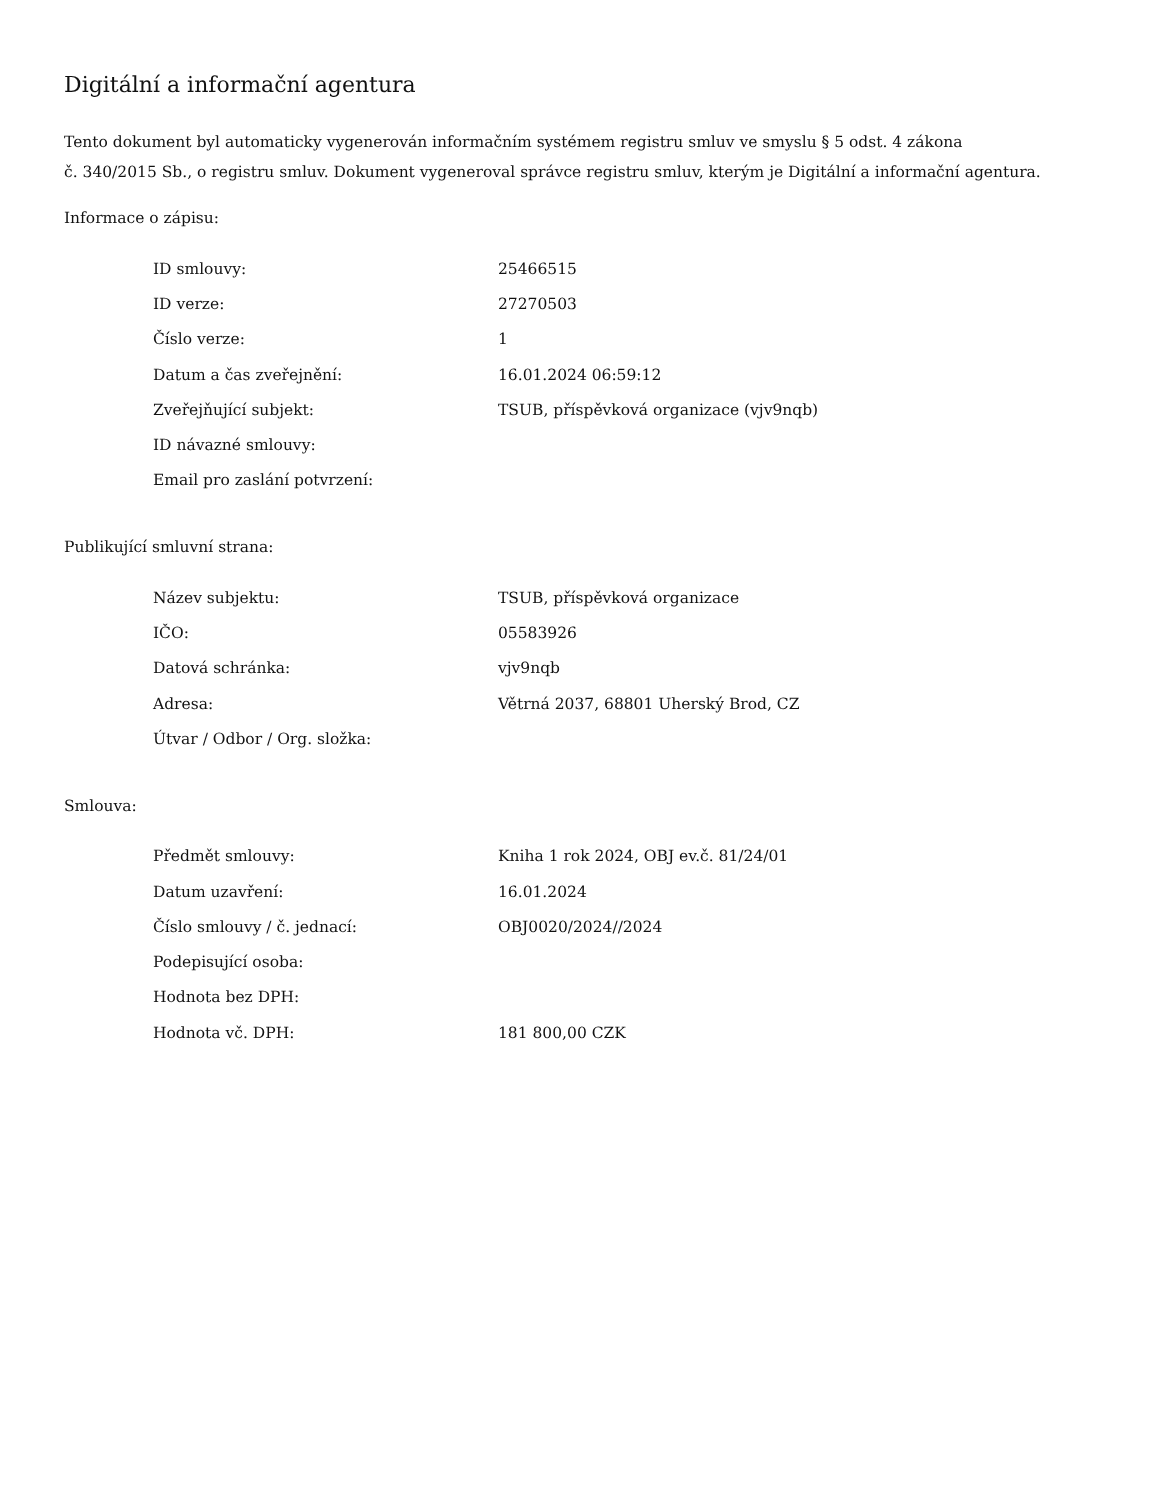Digitální a informační agentura
Tento dokument byl automaticky vygenerován informačním systémem registru smluv ve smyslu § 5 odst. 4 zákona
č. 340/2015 Sb., o registru smluv. Dokument vygeneroval správce registru smluv, kterým je Digitální a informační agentura.
Informace o zápisu:
| ID smlouvy: | 25466515 |
| ID verze: | 27270503 |
| Číslo verze: | 1 |
| Datum a čas zveřejnění: | 16.01.2024 06:59:12 |
| Zveřejňující subjekt: | TSUB, příspěvková organizace (vjv9nqb) |
| ID návazné smlouvy: | |
| Email pro zaslání potvrzení: | |
Publikující smluvní strana:
| Název subjektu: | TSUB, příspěvková organizace |
| IČO: | 05583926 |
| Datová schránka: | vjv9nqb |
| Adresa: | Větrná 2037, 68801 Uherský Brod, CZ |
| Útvar / Odbor / Org. složka: | |
Smlouva:
| Předmět smlouvy: | Kniha 1 rok 2024, OBJ ev.č. 81/24/01 |
| Datum uzavření: | 16.01.2024 |
| Číslo smlouvy / č. jednací: | OBJ0020/2024//2024 |
| Podepisující osoba: | |
| Hodnota bez DPH: | |
| Hodnota vč. DPH: | 181 800,00 CZK |